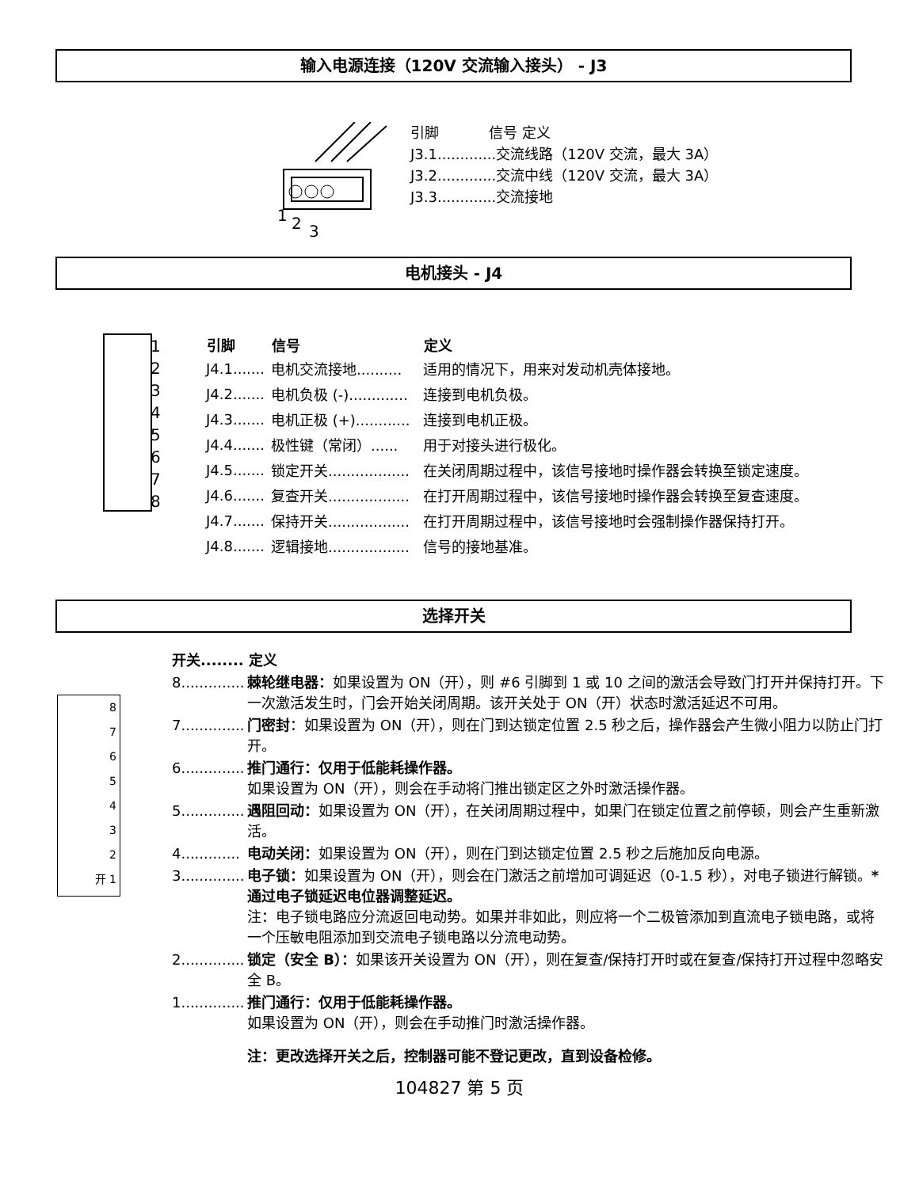输入电源连接（120V 交流输入接头） - J3
1
2
3
引脚 信号 定义
J3.1.............交流线路（120V 交流，最大 3A）
J3.2.............交流中线（120V 交流，最大 3A）
J3.3.............交流接地
电机接头 - J4
1
2
3
4
5
6
7
8
| 引脚 | 信号 | 定义 |
| --- | --- | --- |
| J4.1....... | 电机交流接地.......... | 适用的情况下，用来对发动机壳体接地。 |
| J4.2....... | 电机负极 (-)............. | 连接到电机负极。 |
| J4.3....... | 电机正极 (+)............ | 连接到电机正极。 |
| J4.4....... | 极性键（常闭）...... | 用于对接头进行极化。 |
| J4.5....... | 锁定开关.................. | 在关闭周期过程中，该信号接地时操作器会转换至锁定速度。 |
| J4.6....... | 复查开关.................. | 在打开周期过程中，该信号接地时操作器会转换至复查速度。 |
| J4.7....... | 保持开关.................. | 在打开周期过程中，该信号接地时会强制操作器保持打开。 |
| J4.8....... | 逻辑接地.................. | 信号的接地基准。 |
选择开关
8
7
6
5
4
3
2
开 1
开关........ 定义
8.............. 棘轮继电器：如果设置为 ON（开），则 #6 引脚到 1 或 10 之间的激活会导致门打开并保持打开。下一次激活发生时，门会开始关闭周期。该开关处于 ON（开）状态时激活延迟不可用。
7.............. 门密封：如果设置为 ON（开），则在门到达锁定位置 2.5 秒之后，操作器会产生微小阻力以防止门打开。
6.............. 推门通行：仅用于低能耗操作器。
如果设置为 ON（开），则会在手动将门推出锁定区之外时激活操作器。
5.............. 遇阻回动：如果设置为 ON（开），在关闭周期过程中，如果门在锁定位置之前停顿，则会产生重新激活。
4............. 电动关闭：如果设置为 ON（开），则在门到达锁定位置 2.5 秒之后施加反向电源。
3.............. 电子锁：如果设置为 ON（开），则会在门激活之前增加可调延迟（0-1.5 秒），对电子锁进行解锁。*通过电子锁延迟电位器调整延迟。
注：电子锁电路应分流返回电动势。如果并非如此，则应将一个二极管添加到直流电子锁电路，或将一个压敏电阻添加到交流电子锁电路以分流电动势。
2.............. 锁定（安全 B）：如果该开关设置为 ON（开），则在复查/保持打开时或在复查/保持打开过程中忽略安全 B。
1.............. 推门通行：仅用于低能耗操作器。
如果设置为 ON（开），则会在手动推门时激活操作器。
注：更改选择开关之后，控制器可能不登记更改，直到设备检修。
104827 第 5 页